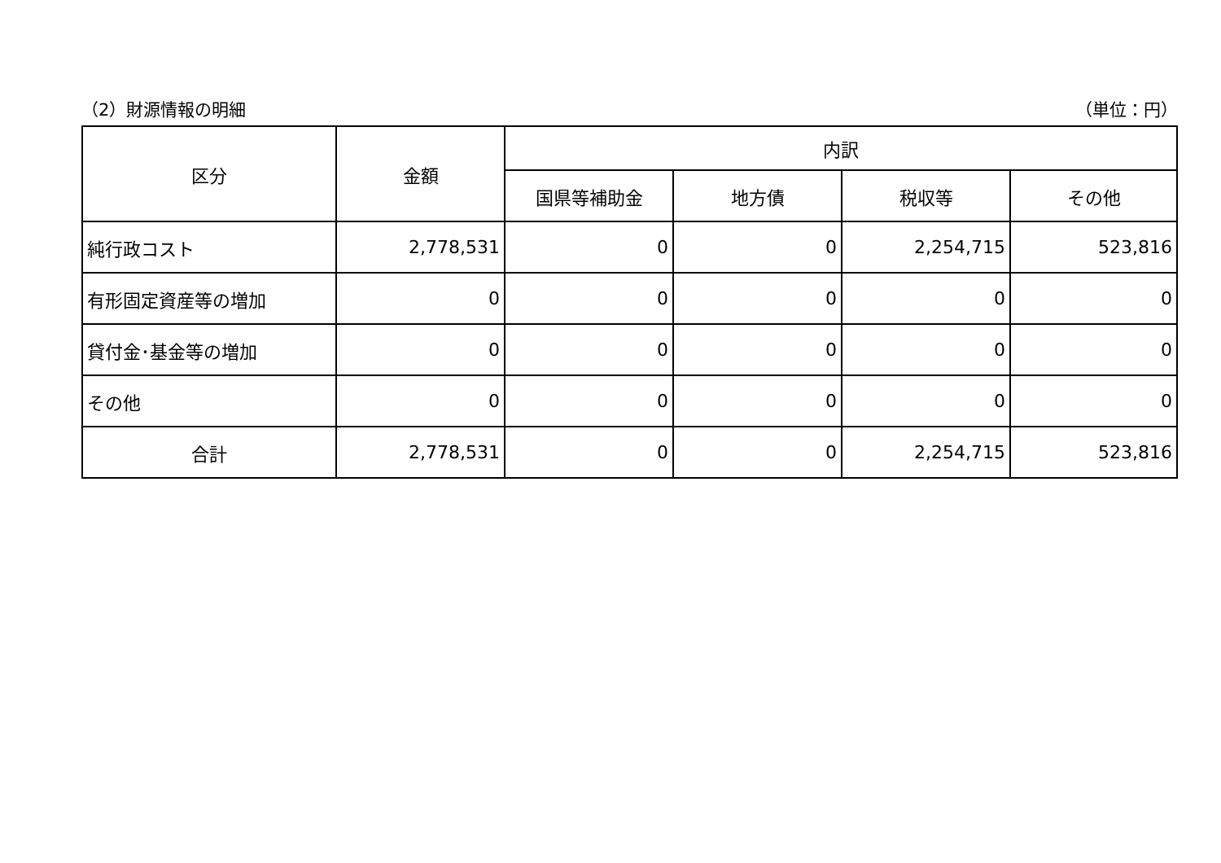（2）財源情報の明細 （単位：円）
| 区分 | 金額 | 内訳 | | | |
| --- | --- | --- | --- | --- | --- |
| | | 国県等補助金 | 地方債 | 税収等 | その他 |
| 純行政コスト | 2,778,531 | 0 | 0 | 2,254,715 | 523,816 |
| 有形固定資産等の増加 | 0 | 0 | 0 | 0 | 0 |
| 貸付金･基金等の増加 | 0 | 0 | 0 | 0 | 0 |
| その他 | 0 | 0 | 0 | 0 | 0 |
| 合計 | 2,778,531 | 0 | 0 | 2,254,715 | 523,816 |